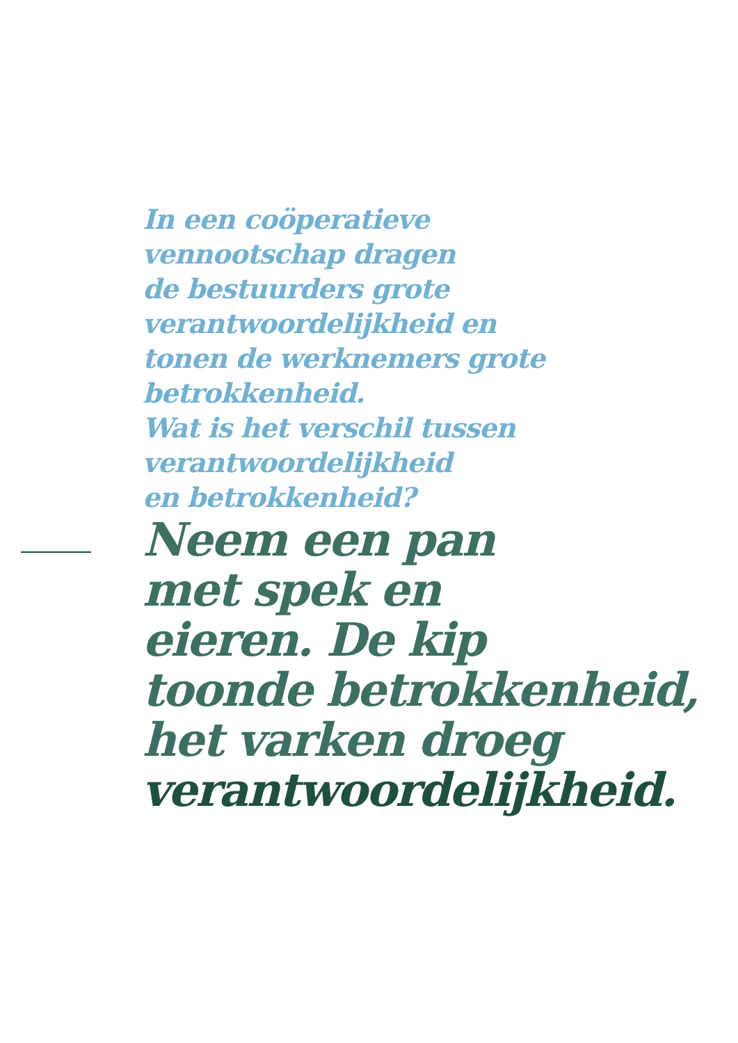In een coöperatieve
vennootschap dragen
de bestuurders grote
verantwoordelijkheid en
tonen de werknemers grote
betrokkenheid.
Wat is het verschil tussen
verantwoordelijkheid
en betrokkenheid?
Neem een pan
met spek en
eieren. De kip
toonde betrokkenheid,
het varken droeg
verantwoordelijkheid.